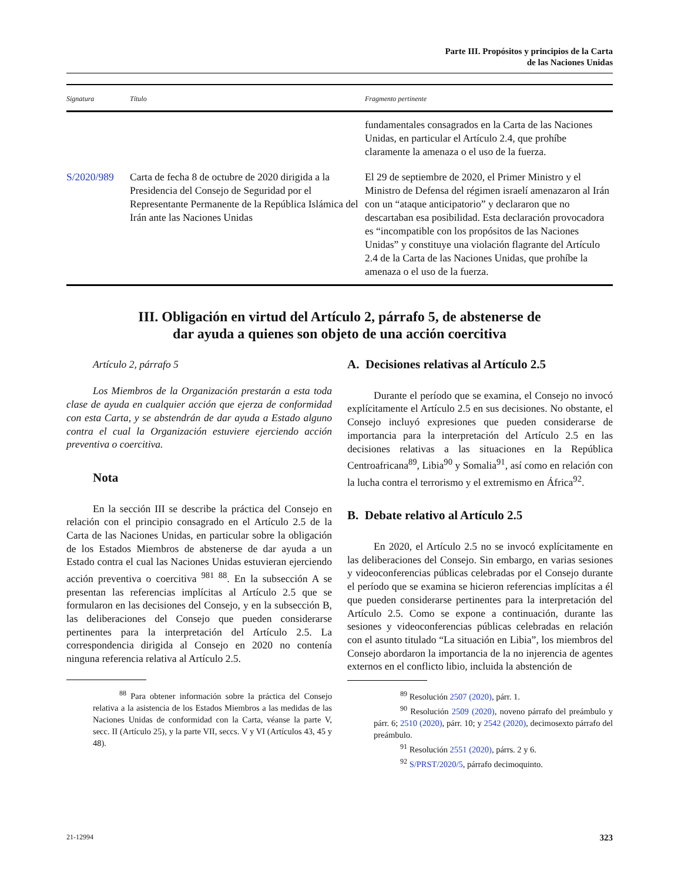Parte III. Propósitos y principios de la Carta
de las Naciones Unidas
| Signatura | Título | Fragmento pertinente |
| --- | --- | --- |
| | | fundamentales consagrados en la Carta de las Naciones Unidas, en particular el Artículo 2.4, que prohíbe claramente la amenaza o el uso de la fuerza. |
| S/2020/989 | Carta de fecha 8 de octubre de 2020 dirigida a la Presidencia del Consejo de Seguridad por el Representante Permanente de la República Islámica del Irán ante las Naciones Unidas | El 29 de septiembre de 2020, el Primer Ministro y el Ministro de Defensa del régimen israelí amenazaron al Irán con un “ataque anticipatorio” y declararon que no descartaban esa posibilidad. Esta declaración provocadora es “incompatible con los propósitos de las Naciones Unidas” y constituye una violación flagrante del Artículo 2.4 de la Carta de las Naciones Unidas, que prohíbe la amenaza o el uso de la fuerza. |
III. Obligación en virtud del Artículo 2, párrafo 5, de abstenerse de
dar ayuda a quienes son objeto de una acción coercitiva
Artículo 2, párrafo 5
Los Miembros de la Organización prestarán a esta toda clase de ayuda en cualquier acción que ejerza de conformidad con esta Carta, y se abstendrán de dar ayuda a Estado alguno contra el cual la Organización estuviere ejerciendo acción preventiva o coercitiva.
Nota
En la sección III se describe la práctica del Consejo en relación con el principio consagrado en el Artículo 2.5 de la Carta de las Naciones Unidas, en particular sobre la obligación de los Estados Miembros de abstenerse de dar ayuda a un Estado contra el cual las Naciones Unidas estuvieran ejerciendo acción preventiva o coercitiva <sup>981 88</sup>. En la subsección A se presentan las referencias implícitas al Artículo 2.5 que se formularon en las decisiones del Consejo, y en la subsección B, las deliberaciones del Consejo que pueden considerarse pertinentes para la interpretación del Artículo 2.5. La correspondencia dirigida al Consejo en 2020 no contenía ninguna referencia relativa al Artículo 2.5.
<sup>88</sup> Para obtener información sobre la práctica del Consejo relativa a la asistencia de los Estados Miembros a las medidas de las Naciones Unidas de conformidad con la Carta, véanse la parte V, secc. II (Artículo 25), y la parte VII, seccs. V y VI (Artículos 43, 45 y 48).
A. Decisiones relativas al Artículo 2.5
Durante el período que se examina, el Consejo no invocó explícitamente el Artículo 2.5 en sus decisiones. No obstante, el Consejo incluyó expresiones que pueden considerarse de importancia para la interpretación del Artículo 2.5 en las decisiones relativas a las situaciones en la República Centroafricana<sup>89</sup>, Libia<sup>90</sup> y Somalia<sup>91</sup>, así como en relación con la lucha contra el terrorismo y el extremismo en África<sup>92</sup>.
B. Debate relativo al Artículo 2.5
En 2020, el Artículo 2.5 no se invocó explícitamente en las deliberaciones del Consejo. Sin embargo, en varias sesiones y videoconferencias públicas celebradas por el Consejo durante el período que se examina se hicieron referencias implícitas a él que pueden considerarse pertinentes para la interpretación del Artículo 2.5. Como se expone a continuación, durante las sesiones y videoconferencias públicas celebradas en relación con el asunto titulado “La situación en Libia”, los miembros del Consejo abordaron la importancia de la no injerencia de agentes externos en el conflicto libio, incluida la abstención de
<sup>89</sup> Resolución 2507 (2020), párr. 1.
<sup>90</sup> Resolución 2509 (2020), noveno párrafo del preámbulo y párr. 6; 2510 (2020), párr. 10; y 2542 (2020), decimosexto párrafo del preámbulo.
<sup>91</sup> Resolución 2551 (2020), párrs. 2 y 6.
<sup>92</sup> S/PRST/2020/5, párrafo decimoquinto.
21-12994 323